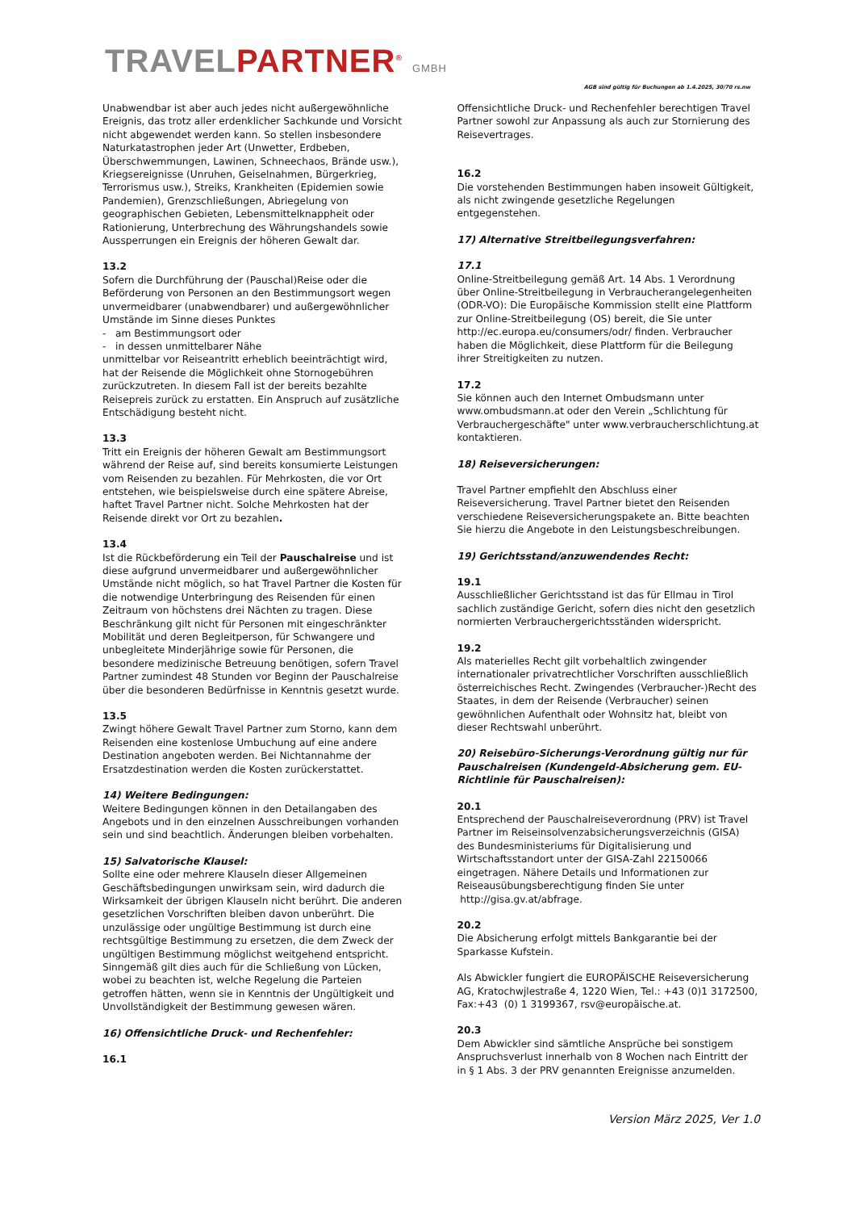TRAVELPARTNER<sup>®</sup> GMBH
AGB sind gültig für Buchungen ab 1.4.2025, 30/70 rs.nw
Unabwendbar ist aber auch jedes nicht außergewöhnliche Ereignis, das trotz aller erdenklicher Sachkunde und Vorsicht nicht abgewendet werden kann. So stellen insbesondere Naturkatastrophen jeder Art (Unwetter, Erdbeben, Überschwemmungen, Lawinen, Schneechaos, Brände usw.), Kriegsereignisse (Unruhen, Geiselnahmen, Bürgerkrieg, Terrorismus usw.), Streiks, Krankheiten (Epidemien sowie Pandemien), Grenzschließungen, Abriegelung von geographischen Gebieten, Lebensmittelknappheit oder Rationierung, Unterbrechung des Währungshandels sowie Aussperrungen ein Ereignis der höheren Gewalt dar.
13.2
Sofern die Durchführung der (Pauschal)Reise oder die Beförderung von Personen an den Bestimmungsort wegen unvermeidbarer (unabwendbarer) und außergewöhnlicher Umstände im Sinne dieses Punktes
- am Bestimmungsort oder
- in dessen unmittelbarer Nähe
unmittelbar vor Reiseantritt erheblich beeinträchtigt wird, hat der Reisende die Möglichkeit ohne Stornogebühren zurückzutreten. In diesem Fall ist der bereits bezahlte Reisepreis zurück zu erstatten. Ein Anspruch auf zusätzliche Entschädigung besteht nicht.
13.3
Tritt ein Ereignis der höheren Gewalt am Bestimmungsort während der Reise auf, sind bereits konsumierte Leistungen vom Reisenden zu bezahlen. Für Mehrkosten, die vor Ort entstehen, wie beispielsweise durch eine spätere Abreise, haftet Travel Partner nicht. Solche Mehrkosten hat der Reisende direkt vor Ort zu bezahlen.
13.4
Ist die Rückbeförderung ein Teil der Pauschalreise und ist diese aufgrund unvermeidbarer und außergewöhnlicher Umstände nicht möglich, so hat Travel Partner die Kosten für die notwendige Unterbringung des Reisenden für einen Zeitraum von höchstens drei Nächten zu tragen. Diese Beschränkung gilt nicht für Personen mit eingeschränkter Mobilität und deren Begleitperson, für Schwangere und unbegleitete Minderjährige sowie für Personen, die besondere medizinische Betreuung benötigen, sofern Travel Partner zumindest 48 Stunden vor Beginn der Pauschalreise über die besonderen Bedürfnisse in Kenntnis gesetzt wurde.
13.5
Zwingt höhere Gewalt Travel Partner zum Storno, kann dem Reisenden eine kostenlose Umbuchung auf eine andere Destination angeboten werden. Bei Nichtannahme der Ersatzdestination werden die Kosten zurückerstattet.
14) Weitere Bedingungen:
Weitere Bedingungen können in den Detailangaben des Angebots und in den einzelnen Ausschreibungen vorhanden sein und sind beachtlich. Änderungen bleiben vorbehalten.
15) Salvatorische Klausel:
Sollte eine oder mehrere Klauseln dieser Allgemeinen Geschäftsbedingungen unwirksam sein, wird dadurch die Wirksamkeit der übrigen Klauseln nicht berührt. Die anderen gesetzlichen Vorschriften bleiben davon unberührt. Die unzulässige oder ungültige Bestimmung ist durch eine rechtsgültige Bestimmung zu ersetzen, die dem Zweck der ungültigen Bestimmung möglichst weitgehend entspricht. Sinngemäß gilt dies auch für die Schließung von Lücken, wobei zu beachten ist, welche Regelung die Parteien getroffen hätten, wenn sie in Kenntnis der Ungültigkeit und Unvollständigkeit der Bestimmung gewesen wären.
16) Offensichtliche Druck- und Rechenfehler:
16.1
Offensichtliche Druck- und Rechenfehler berechtigen Travel Partner sowohl zur Anpassung als auch zur Stornierung des Reisevertrages.
16.2
Die vorstehenden Bestimmungen haben insoweit Gültigkeit, als nicht zwingende gesetzliche Regelungen entgegenstehen.
17) Alternative Streitbeilegungsverfahren:
17.1
Online-Streitbeilegung gemäß Art. 14 Abs. 1 Verordnung über Online-Streitbeilegung in Verbraucherangelegenheiten (ODR-VO): Die Europäische Kommission stellt eine Plattform zur Online-Streitbeilegung (OS) bereit, die Sie unter http://ec.europa.eu/consumers/odr/ finden. Verbraucher haben die Möglichkeit, diese Plattform für die Beilegung ihrer Streitigkeiten zu nutzen.
17.2
Sie können auch den Internet Ombudsmann unter www.ombudsmann.at oder den Verein „Schlichtung für Verbrauchergeschäfte" unter www.verbraucherschlichtung.at kontaktieren.
18) Reiseversicherungen:
Travel Partner empfiehlt den Abschluss einer Reiseversicherung. Travel Partner bietet den Reisenden verschiedene Reiseversicherungspakete an. Bitte beachten Sie hierzu die Angebote in den Leistungsbeschreibungen.
19) Gerichtsstand/anzuwendendes Recht:
19.1
Ausschließlicher Gerichtsstand ist das für Ellmau in Tirol sachlich zuständige Gericht, sofern dies nicht den gesetzlich normierten Verbrauchergerichtsständen widerspricht.
19.2
Als materielles Recht gilt vorbehaltlich zwingender internationaler privatrechtlicher Vorschriften ausschließlich österreichisches Recht. Zwingendes (Verbraucher-)Recht des Staates, in dem der Reisende (Verbraucher) seinen gewöhnlichen Aufenthalt oder Wohnsitz hat, bleibt von dieser Rechtswahl unberührt.
20) Reisebüro-Sicherungs-Verordnung gültig nur für Pauschalreisen (Kundengeld-Absicherung gem. EU-Richtlinie für Pauschalreisen):
20.1
Entsprechend der Pauschalreiseverordnung (PRV) ist Travel Partner im Reiseinsolvenzabsicherungsverzeichnis (GISA) des Bundesministeriums für Digitalisierung und Wirtschaftsstandort unter der GISA-Zahl 22150066 eingetragen. Nähere Details und Informationen zur Reiseausübungsberechtigung finden Sie unter http://gisa.gv.at/abfrage.
20.2
Die Absicherung erfolgt mittels Bankgarantie bei der Sparkasse Kufstein.
Als Abwickler fungiert die EUROPÄISCHE Reiseversicherung AG, Kratochwjlestraße 4, 1220 Wien, Tel.: +43 (0)1 3172500, Fax:+43 (0) 1 3199367, rsv@europäische.at.
20.3
Dem Abwickler sind sämtliche Ansprüche bei sonstigem Anspruchsverlust innerhalb von 8 Wochen nach Eintritt der in § 1 Abs. 3 der PRV genannten Ereignisse anzumelden.
Version März 2025, Ver 1.0